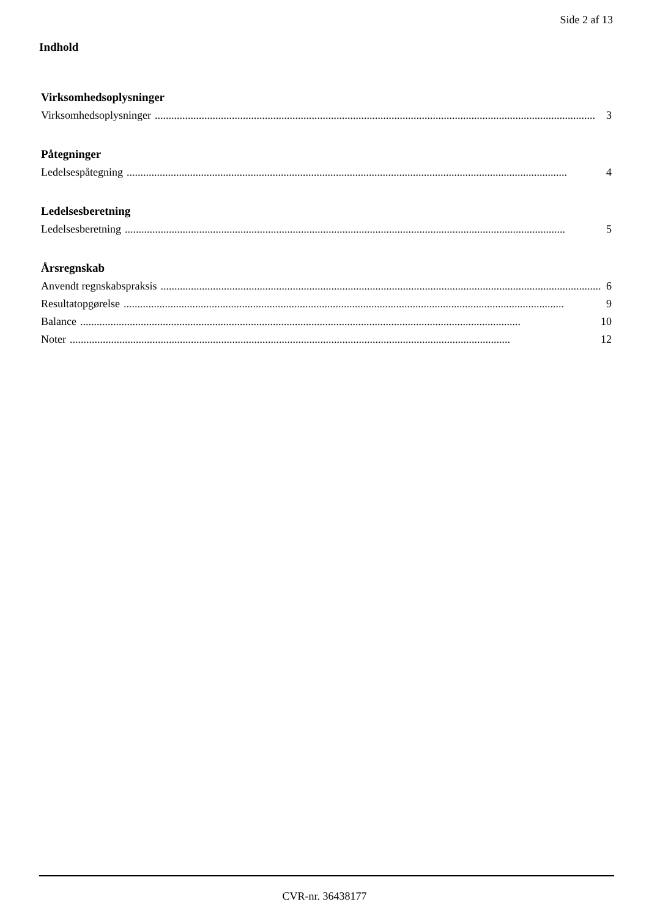Side 2 af 13
Indhold
Virksomhedsoplysninger
Virksomhedsoplysninger................................................................................................................................................................ 3
Påtegninger
Ledelsespåtegning................................................................................................................................................................ 4
Ledelsesberetning
Ledelsesberetning................................................................................................................................................................ 5
Årsregnskab
Anvendt regnskabspraksis................................................................................................................................................................ 6
Resultatopgørelse................................................................................................................................................................ 9
Balance................................................................................................................................................................ 10
Noter................................................................................................................................................................ 12
CVR-nr. 36438177